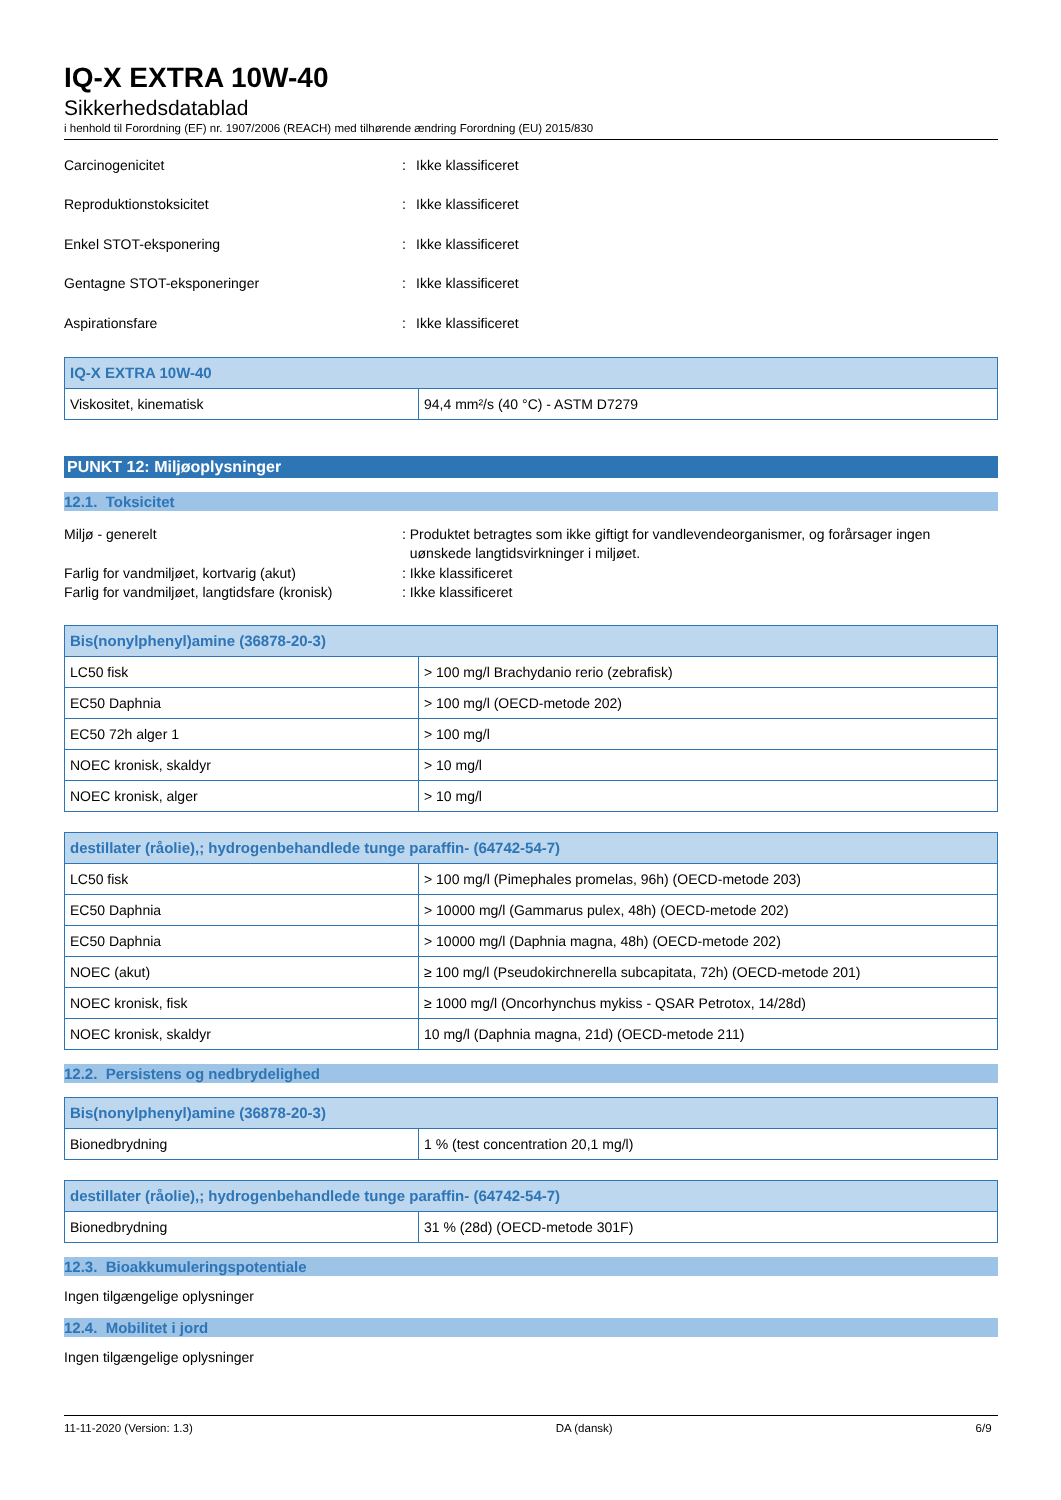IQ-X EXTRA 10W-40
Sikkerhedsdatablad
i henhold til Forordning (EF) nr. 1907/2006 (REACH) med tilhørende ændring Forordning (EU) 2015/830
Carcinogenicitet: Ikke klassificeret
Reproduktionstoksicitet: Ikke klassificeret
Enkel STOT-eksponering: Ikke klassificeret
Gentagne STOT-eksponeringer: Ikke klassificeret
Aspirationsfare: Ikke klassificeret
| IQ-X EXTRA 10W-40 | |
| --- | --- |
| Viskositet, kinematisk | 94,4 mm²/s (40 °C) - ASTM D7279 |
PUNKT 12: Miljøoplysninger
12.1. Toksicitet
Miljø - generelt: Produktet betragtes som ikke giftigt for vandlevendeorganismer, og forårsager ingen
uønskede langtidsvirkninger i miljøet.
Farlig for vandmiljøet, kortvarig (akut): Ikke klassificeret
Farlig for vandmiljøet, langtidsfare (kronisk): Ikke klassificeret
| Bis(nonylphenyl)amine (36878-20-3) | |
| --- | --- |
| LC50 fisk | > 100 mg/l Brachydanio rerio (zebrafisk) |
| EC50 Daphnia | > 100 mg/l (OECD-metode 202) |
| EC50 72h alger 1 | > 100 mg/l |
| NOEC kronisk, skaldyr | > 10 mg/l |
| NOEC kronisk, alger | > 10 mg/l |
| destillater (råolie),; hydrogenbehandlede tunge paraffin- (64742-54-7) | |
| --- | --- |
| LC50 fisk | > 100 mg/l (Pimephales promelas, 96h) (OECD-metode 203) |
| EC50 Daphnia | > 10000 mg/l (Gammarus pulex, 48h) (OECD-metode 202) |
| EC50 Daphnia | > 10000 mg/l (Daphnia magna, 48h) (OECD-metode 202) |
| NOEC (akut) | ≥ 100 mg/l (Pseudokirchnerella subcapitata, 72h) (OECD-metode 201) |
| NOEC kronisk, fisk | ≥ 1000 mg/l (Oncorhynchus mykiss - QSAR Petrotox, 14/28d) |
| NOEC kronisk, skaldyr | 10 mg/l (Daphnia magna, 21d) (OECD-metode 211) |
12.2. Persistens og nedbrydelighed
| Bis(nonylphenyl)amine (36878-20-3) | |
| --- | --- |
| Bionedbrydning | 1 % (test concentration 20,1 mg/l) |
| destillater (råolie),; hydrogenbehandlede tunge paraffin- (64742-54-7) | |
| --- | --- |
| Bionedbrydning | 31 % (28d) (OECD-metode 301F) |
12.3. Bioakkumuleringspotentiale
Ingen tilgængelige oplysninger
12.4. Mobilitet i jord
Ingen tilgængelige oplysninger
11-11-2020 (Version: 1.3) DA (dansk) 6/9